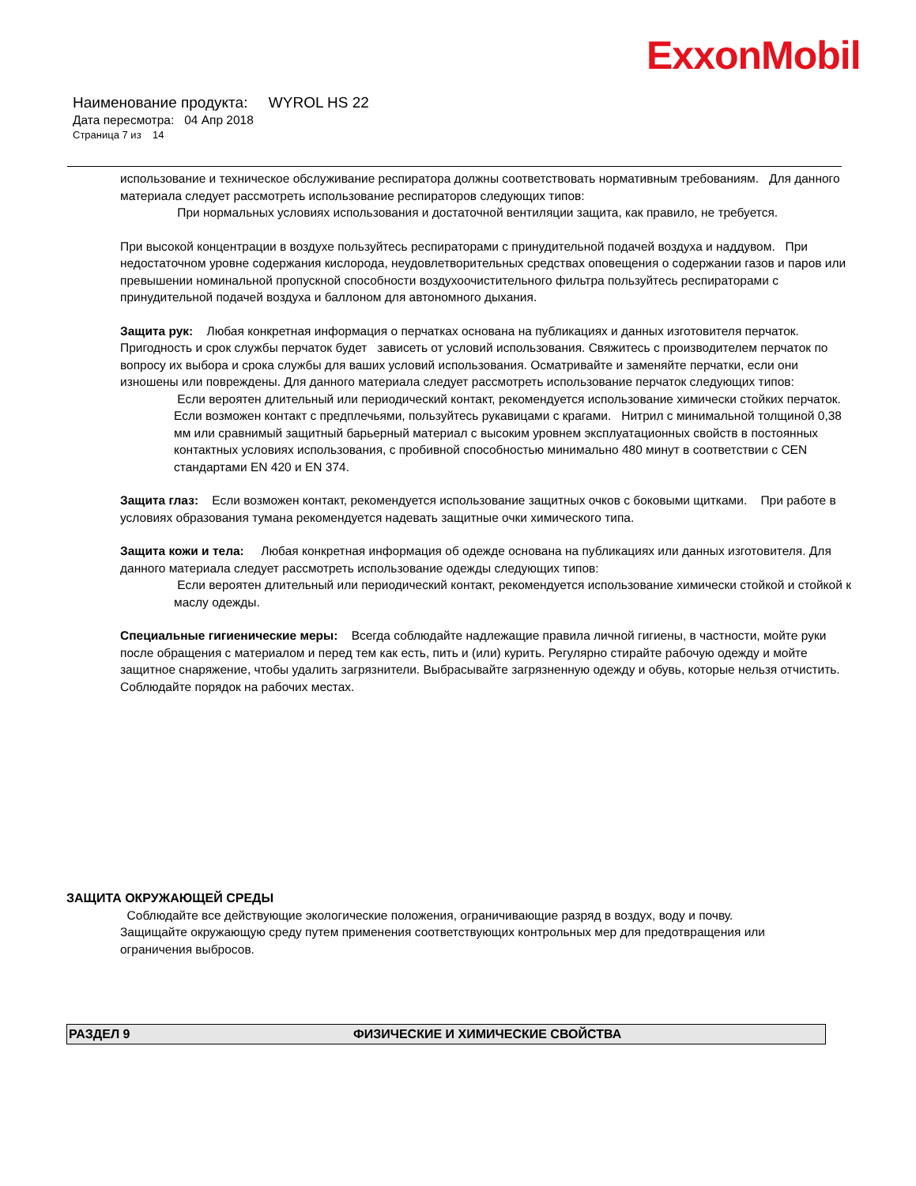ExxonMobil
Наименование продукта: WYROL HS 22
Дата пересмотра: 04 Апр 2018
Страница 7 из 14
использование и техническое обслуживание респиратора должны соответствовать нормативным требованиям. Для данного материала следует рассмотреть использование респираторов следующих типов:
При нормальных условиях использования и достаточной вентиляции защита, как правило, не требуется.
При высокой концентрации в воздухе пользуйтесь респираторами с принудительной подачей воздуха и наддувом. При недостаточном уровне содержания кислорода, неудовлетворительных средствах оповещения о содержании газов и паров или превышении номинальной пропускной способности воздухоочистительного фильтра пользуйтесь респираторами с принудительной подачей воздуха и баллоном для автономного дыхания.
Защита рук: Любая конкретная информация о перчатках основана на публикациях и данных изготовителя перчаток. Пригодность и срок службы перчаток будет зависеть от условий использования. Свяжитесь с производителем перчаток по вопросу их выбора и срока службы для ваших условий использования. Осматривайте и заменяйте перчатки, если они изношены или повреждены. Для данного материала следует рассмотреть использование перчаток следующих типов:
Если вероятен длительный или периодический контакт, рекомендуется использование химически стойких перчаток. Если возможен контакт с предплечьями, пользуйтесь рукавицами с крагами. Нитрил с минимальной толщиной 0,38 мм или сравнимый защитный барьерный материал с высоким уровнем эксплуатационных свойств в постоянных контактных условиях использования, с пробивной способностью минимально 480 минут в соответствии с CEN стандартами EN 420 и EN 374.
Защита глаз: Если возможен контакт, рекомендуется использование защитных очков с боковыми щитками. При работе в условиях образования тумана рекомендуется надевать защитные очки химического типа.
Защита кожи и тела: Любая конкретная информация об одежде основана на публикациях или данных изготовителя. Для данного материала следует рассмотреть использование одежды следующих типов:
Если вероятен длительный или периодический контакт, рекомендуется использование химически стойкой и стойкой к маслу одежды.
Специальные гигиенические меры: Всегда соблюдайте надлежащие правила личной гигиены, в частности, мойте руки после обращения с материалом и перед тем как есть, пить и (или) курить. Регулярно стирайте рабочую одежду и мойте защитное снаряжение, чтобы удалить загрязнители. Выбрасывайте загрязненную одежду и обувь, которые нельзя отчистить. Соблюдайте порядок на рабочих местах.
ЗАЩИТА ОКРУЖАЮЩЕЙ СРЕДЫ
Соблюдайте все действующие экологические положения, ограничивающие разряд в воздух, воду и почву. Защищайте окружающую среду путем применения соответствующих контрольных мер для предотвращения или ограничения выбросов.
РАЗДЕЛ 9 ФИЗИЧЕСКИЕ И ХИМИЧЕСКИЕ СВОЙСТВА